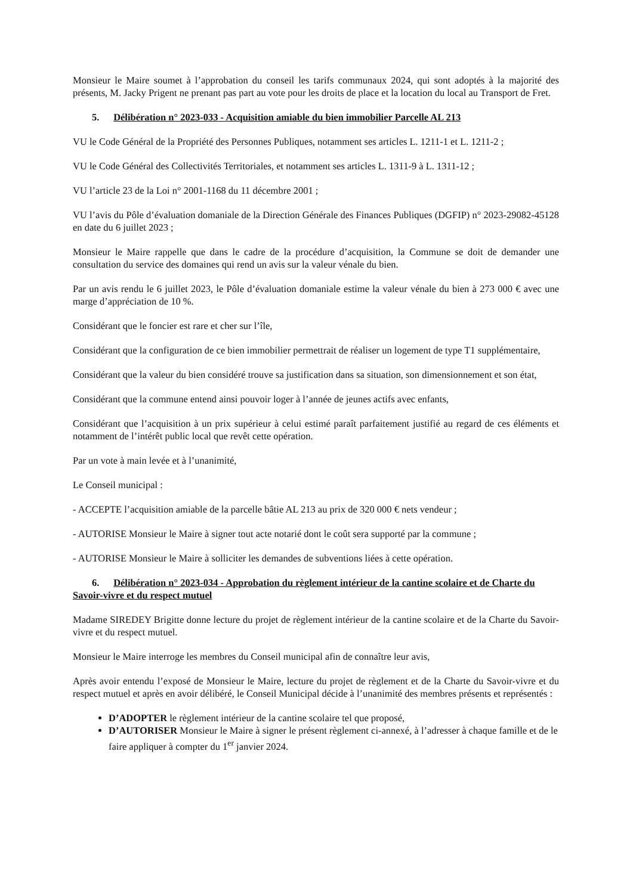Monsieur le Maire soumet à l’approbation du conseil les tarifs communaux 2024, qui sont adoptés à la majorité des présents, M. Jacky Prigent ne prenant pas part au vote pour les droits de place et la location du local au Transport de Fret.
5. Délibération n° 2023-033 - Acquisition amiable du bien immobilier Parcelle AL 213
VU le Code Général de la Propriété des Personnes Publiques, notamment ses articles L. 1211-1 et L. 1211-2 ;
VU le Code Général des Collectivités Territoriales, et notamment ses articles L. 1311-9 à L. 1311-12 ;
VU l’article 23 de la Loi n° 2001-1168 du 11 décembre 2001 ;
VU l’avis du Pôle d’évaluation domaniale de la Direction Générale des Finances Publiques (DGFIP) n° 2023-29082-45128 en date du 6 juillet 2023 ;
Monsieur le Maire rappelle que dans le cadre de la procédure d’acquisition, la Commune se doit de demander une consultation du service des domaines qui rend un avis sur la valeur vénale du bien.
Par un avis rendu le 6 juillet 2023, le Pôle d’évaluation domaniale estime la valeur vénale du bien à 273 000 € avec une marge d’appréciation de 10 %.
Considérant que le foncier est rare et cher sur l’île,
Considérant que la configuration de ce bien immobilier permettrait de réaliser un logement de type T1 supplémentaire,
Considérant que la valeur du bien considéré trouve sa justification dans sa situation, son dimensionnement et son état,
Considérant que la commune entend ainsi pouvoir loger à l’année de jeunes actifs avec enfants,
Considérant que l’acquisition à un prix supérieur à celui estimé paraît parfaitement justifié au regard de ces éléments et notamment de l’intérêt public local que revêt cette opération.
Par un vote à main levée et à l’unanimité,
Le Conseil municipal :
- ACCEPTE l’acquisition amiable de la parcelle bâtie AL 213 au prix de 320 000 € nets vendeur ;
- AUTORISE Monsieur le Maire à signer tout acte notarié dont le coût sera supporté par la commune ;
- AUTORISE Monsieur le Maire à solliciter les demandes de subventions liées à cette opération.
6. Délibération n° 2023-034 - Approbation du règlement intérieur de la cantine scolaire et de Charte du Savoir-vivre et du respect mutuel
Madame SIREDEY Brigitte donne lecture du projet de règlement intérieur de la cantine scolaire et de la Charte du Savoir-vivre et du respect mutuel.
Monsieur le Maire interroge les membres du Conseil municipal afin de connaître leur avis,
Après avoir entendu l’exposé de Monsieur le Maire, lecture du projet de règlement et de la Charte du Savoir-vivre et du respect mutuel et après en avoir délibéré, le Conseil Municipal décide à l’unanimité des membres présents et représentés :
D’ADOPTER le règlement intérieur de la cantine scolaire tel que proposé,
D’AUTORISER Monsieur le Maire à signer le présent règlement ci-annexé, à l’adresser à chaque famille et de le faire appliquer à compter du 1<sup>er</sup> janvier 2024.